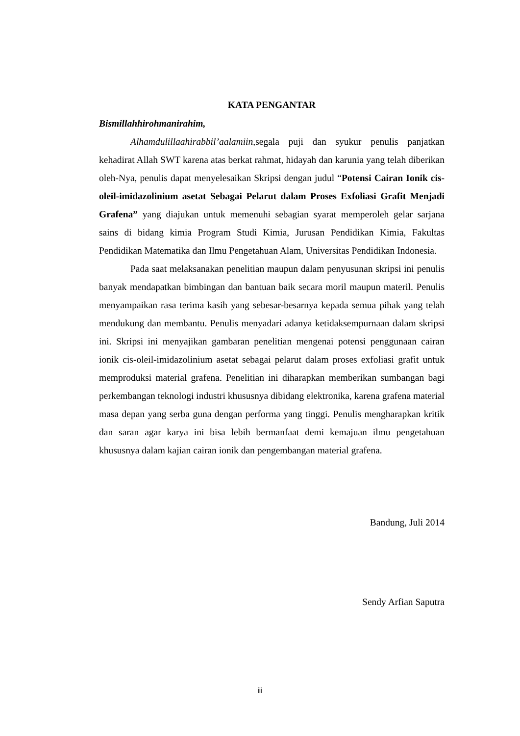KATA PENGANTAR
Bismillahhirohmanirahim,
Alhamdulillaahirabbil’aalamiin, segala puji dan syukur penulis panjatkan kehadirat Allah SWT karena atas berkat rahmat, hidayah dan karunia yang telah diberikan oleh-Nya, penulis dapat menyelesaikan Skripsi dengan judul “Potensi Cairan Ionik cis-oleil-imidazolinium asetat Sebagai Pelarut dalam Proses Exfoliasi Grafit Menjadi Grafena” yang diajukan untuk memenuhi sebagian syarat memperoleh gelar sarjana sains di bidang kimia Program Studi Kimia, Jurusan Pendidikan Kimia, Fakultas Pendidikan Matematika dan Ilmu Pengetahuan Alam, Universitas Pendidikan Indonesia.
Pada saat melaksanakan penelitian maupun dalam penyusunan skripsi ini penulis banyak mendapatkan bimbingan dan bantuan baik secara moril maupun materil. Penulis menyampaikan rasa terima kasih yang sebesar-besarnya kepada semua pihak yang telah mendukung dan membantu. Penulis menyadari adanya ketidaksempurnaan dalam skripsi ini. Skripsi ini menyajikan gambaran penelitian mengenai potensi penggunaan cairan ionik cis-oleil-imidazolinium asetat sebagai pelarut dalam proses exfoliasi grafit untuk memproduksi material grafena. Penelitian ini diharapkan memberikan sumbangan bagi perkembangan teknologi industri khususnya dibidang elektronika, karena grafena material masa depan yang serba guna dengan performa yang tinggi. Penulis mengharapkan kritik dan saran agar karya ini bisa lebih bermanfaat demi kemajuan ilmu pengetahuan khususnya dalam kajian cairan ionik dan pengembangan material grafena.
Bandung, Juli 2014
Sendy Arfian Saputra
iii